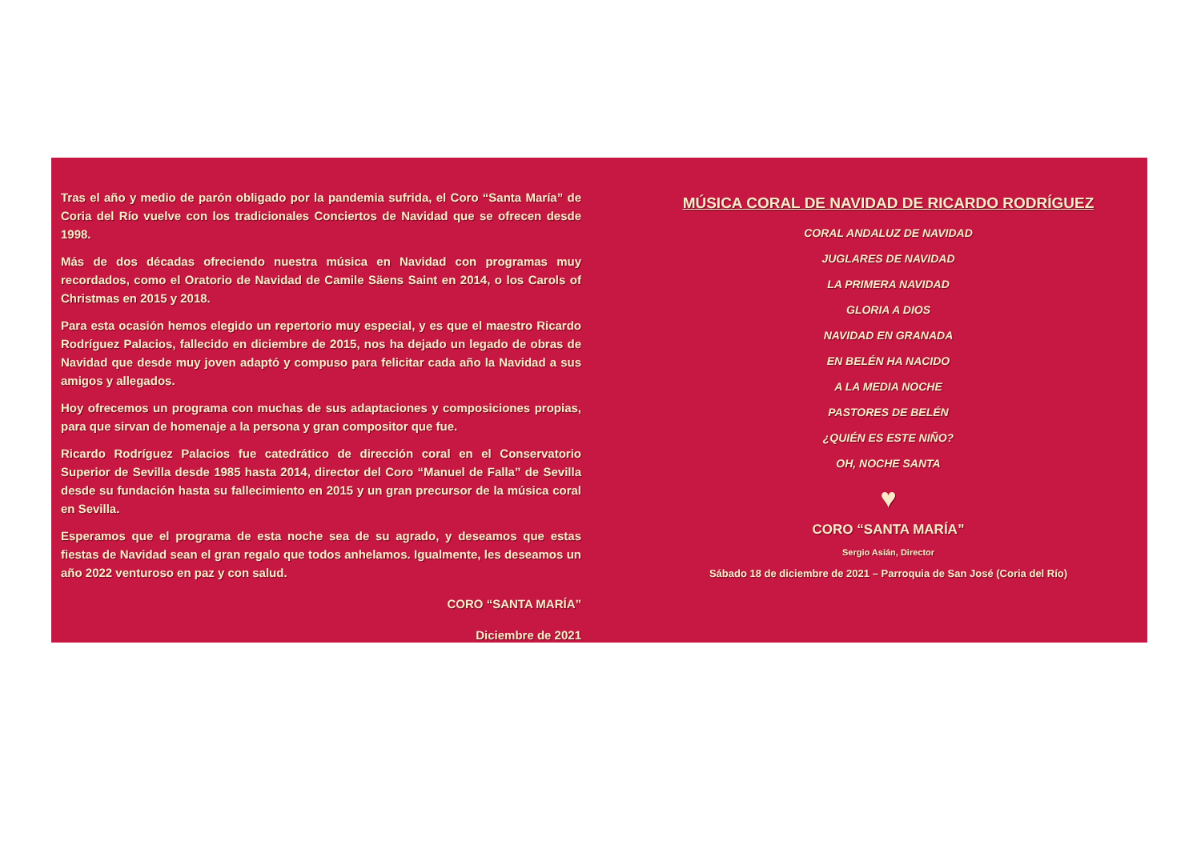Tras el año y medio de parón obligado por la pandemia sufrida, el Coro “Santa María” de Coria del Río vuelve con los tradicionales Conciertos de Navidad que se ofrecen desde 1998.
Más de dos décadas ofreciendo nuestra música en Navidad con programas muy recordados, como el Oratorio de Navidad de Camile Säens Saint en 2014, o los Carols of Christmas en 2015 y 2018.
Para esta ocasión hemos elegido un repertorio muy especial, y es que el maestro Ricardo Rodríguez Palacios, fallecido en diciembre de 2015, nos ha dejado un legado de obras de Navidad que desde muy joven adaptó y compuso para felicitar cada año la Navidad a sus amigos y allegados.
Hoy ofrecemos un programa con muchas de sus adaptaciones y composiciones propias, para que sirvan de homenaje a la persona y gran compositor que fue.
Ricardo Rodríguez Palacios fue catedrático de dirección coral en el Conservatorio Superior de Sevilla desde 1985 hasta 2014, director del Coro “Manuel de Falla” de Sevilla desde su fundación hasta su fallecimiento en 2015 y un gran precursor de la música coral en Sevilla.
Esperamos que el programa de esta noche sea de su agrado, y deseamos que estas fiestas de Navidad sean el gran regalo que todos anhelamos. Igualmente, les deseamos un año 2022 venturoso en paz y con salud.
CORO “SANTA MARÍA”
Diciembre de 2021
MÚSICA CORAL DE NAVIDAD DE RICARDO RODRÍGUEZ
CORAL ANDALUZ DE NAVIDAD
JUGLARES DE NAVIDAD
LA PRIMERA NAVIDAD
GLORIA A DIOS
NAVIDAD EN GRANADA
EN BELÉN HA NACIDO
A LA MEDIA NOCHE
PASTORES DE BELÉN
¿QUIÉN ES ESTE NIÑO?
OH, NOCHE SANTA
♥
CORO “SANTA MARÍA”
Sergio Asián, Director
Sábado 18 de diciembre de 2021 – Parroquia de San José (Coria del Río)